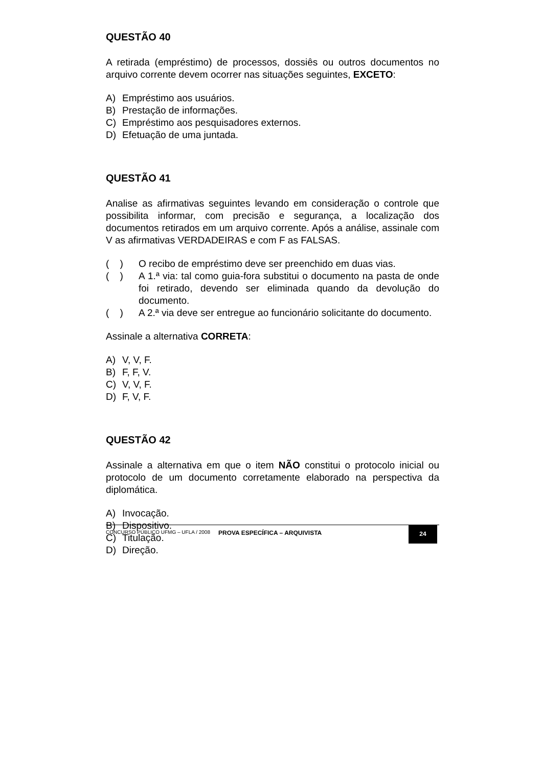QUESTÃO 40
A retirada (empréstimo) de processos, dossiês ou outros documentos no arquivo corrente devem ocorrer nas situações seguintes, EXCETO:
A) Empréstimo aos usuários.
B) Prestação de informações.
C) Empréstimo aos pesquisadores externos.
D) Efetuação de uma juntada.
QUESTÃO 41
Analise as afirmativas seguintes levando em consideração o controle que possibilita informar, com precisão e segurança, a localização dos documentos retirados em um arquivo corrente. Após a análise, assinale com V as afirmativas VERDADEIRAS e com F as FALSAS.
( ) O recibo de empréstimo deve ser preenchido em duas vias.
( ) A 1.ª via: tal como guia-fora substitui o documento na pasta de onde foi retirado, devendo ser eliminada quando da devolução do documento.
( ) A 2.ª via deve ser entregue ao funcionário solicitante do documento.
Assinale a alternativa CORRETA:
A) V, V, F.
B) F, F, V.
C) V, V, F.
D) F, V, F.
QUESTÃO 42
Assinale a alternativa em que o item NÃO constitui o protocolo inicial ou protocolo de um documento corretamente elaborado na perspectiva da diplomática.
A) Invocação.
B) Dispositivo.
C) Titulação.
D) Direção.
CONCURSO PÚBLICO UFMG – UFLA / 2008
PROVA ESPECÍFICA – ARQUIVISTA
24